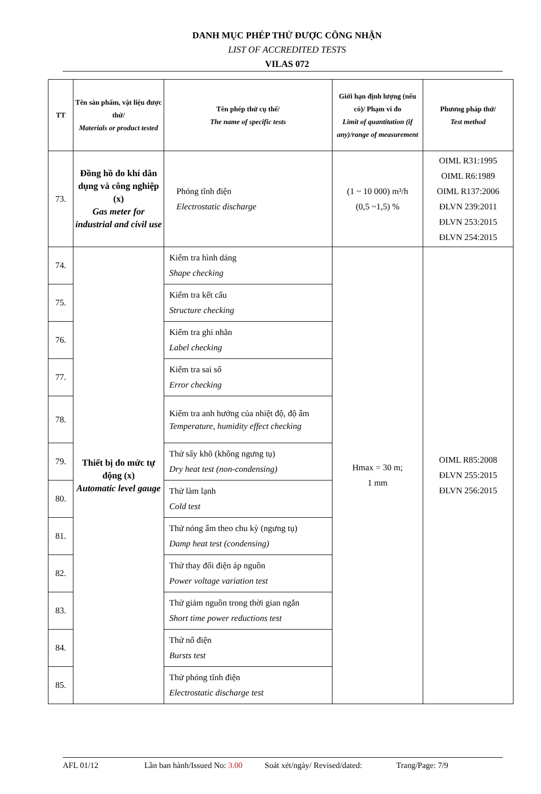DANH MỤC PHÉP THỬ ĐƯỢC CÔNG NHẬN
LIST OF ACCREDITED TESTS
VILAS 072
| TT | Tên sản phẩm, vật liệu được thử/ Materials or product tested | Tên phép thử cụ thể/ The name of specific tests | Giới hạn định lượng (nếu có)/ Phạm vi đo Limit of quantitation (if any)/range of measurement | Phương pháp thử/ Test method |
| --- | --- | --- | --- | --- |
| 73. | Đồng hồ đo khí dân dụng và công nghiệp (x) Gas meter for industrial and civil use | Phóng tĩnh điện Electrostatic discharge | (1 ~ 10 000) m³/h (0,5 ~1,5) % | OIML R31:1995 OIML R6:1989 OIML R137:2006 ĐLVN 239:2011 ĐLVN 253:2015 ĐLVN 254:2015 |
| 74. | Thiết bị đo mức tự động (x) Automatic level gauge | Kiểm tra hình dáng Shape checking | Hmax = 30 m; 1 mm | OIML R85:2008 ĐLVN 255:2015 ĐLVN 256:2015 |
| 75. | | Kiểm tra kết cấu Structure checking | | |
| 76. | | Kiểm tra ghi nhãn Label checking | | |
| 77. | | Kiểm tra sai số Error checking | | |
| 78. | | Kiểm tra anh hưởng của nhiệt độ, độ ẩm Temperature, humidity effect checking | | |
| 79. | | Thử sấy khô (không ngưng tụ) Dry heat test (non-condensing) | | |
| 80. | | Thử làm lạnh Cold test | | |
| 81. | | Thử nóng ẩm theo chu kỳ (ngưng tụ) Damp heat test (condensing) | | |
| 82. | | Thử thay đổi điện áp nguồn Power voltage variation test | | |
| 83. | | Thử giảm nguồn trong thời gian ngắn Short time power reductions test | | |
| 84. | | Thử nổ điện Bursts test | | |
| 85. | | Thử phóng tĩnh điện Electrostatic discharge test | | |
AFL 01/12 Lần ban hành/Issued No: 3.00 Soát xét/ngày/ Revised/dated: Trang/Page: 7/9